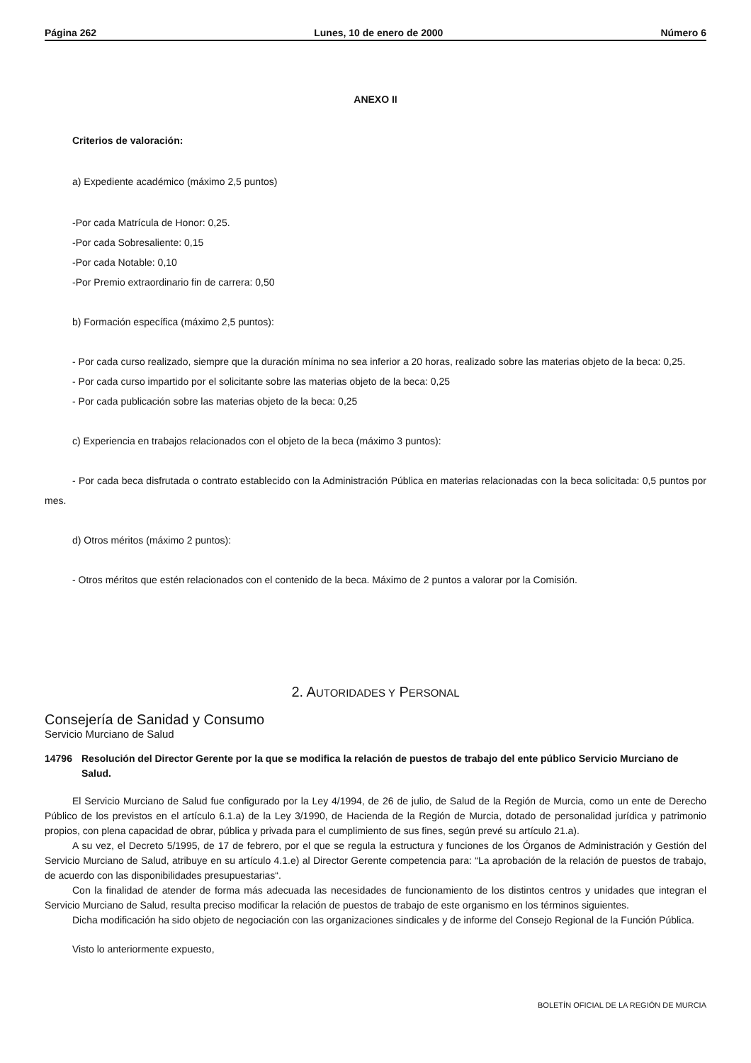Página 262 Lunes, 10 de enero de 2000 Número 6
ANEXO II
Criterios de valoración:
a) Expediente académico (máximo 2,5 puntos)
-Por cada Matrícula de Honor: 0,25.
-Por cada Sobresaliente: 0,15
-Por cada Notable: 0,10
-Por Premio extraordinario fin de carrera: 0,50
b) Formación específica (máximo 2,5 puntos):
- Por cada curso realizado, siempre que la duración mínima no sea inferior a 20 horas, realizado sobre las materias objeto de la beca: 0,25.
- Por cada curso impartido por el solicitante sobre las materias objeto de la beca: 0,25
- Por cada publicación sobre las materias objeto de la beca: 0,25
c) Experiencia en trabajos relacionados con el objeto de la beca (máximo 3 puntos):
- Por cada beca disfrutada o contrato establecido con la Administración Pública en materias relacionadas con la beca solicitada: 0,5 puntos por mes.
d) Otros méritos (máximo 2 puntos):
- Otros méritos que estén relacionados con el contenido de la beca. Máximo de 2 puntos a valorar por la Comisión.
2. AUTORIDADES Y PERSONAL
Consejería de Sanidad y Consumo
Servicio Murciano de Salud
14796 Resolución del Director Gerente por la que se modifica la relación de puestos de trabajo del ente público Servicio Murciano de Salud.
El Servicio Murciano de Salud fue configurado por la Ley 4/1994, de 26 de julio, de Salud de la Región de Murcia, como un ente de Derecho Público de los previstos en el artículo 6.1.a) de la Ley 3/1990, de Hacienda de la Región de Murcia, dotado de personalidad jurídica y patrimonio propios, con plena capacidad de obrar, pública y privada para el cumplimiento de sus fines, según prevé su artículo 21.a).
A su vez, el Decreto 5/1995, de 17 de febrero, por el que se regula la estructura y funciones de los Órganos de Administración y Gestión del Servicio Murciano de Salud, atribuye en su artículo 4.1.e) al Director Gerente competencia para: “La aprobación de la relación de puestos de trabajo, de acuerdo con las disponibilidades presupuestarias“.
Con la finalidad de atender de forma más adecuada las necesidades de funcionamiento de los distintos centros y unidades que integran el Servicio Murciano de Salud, resulta preciso modificar la relación de puestos de trabajo de este organismo en los términos siguientes.
Dicha modificación ha sido objeto de negociación con las organizaciones sindicales y de informe del Consejo Regional de la Función Pública.
Visto lo anteriormente expuesto,
BOLETÍN OFICIAL DE LA REGIÓN DE MURCIA